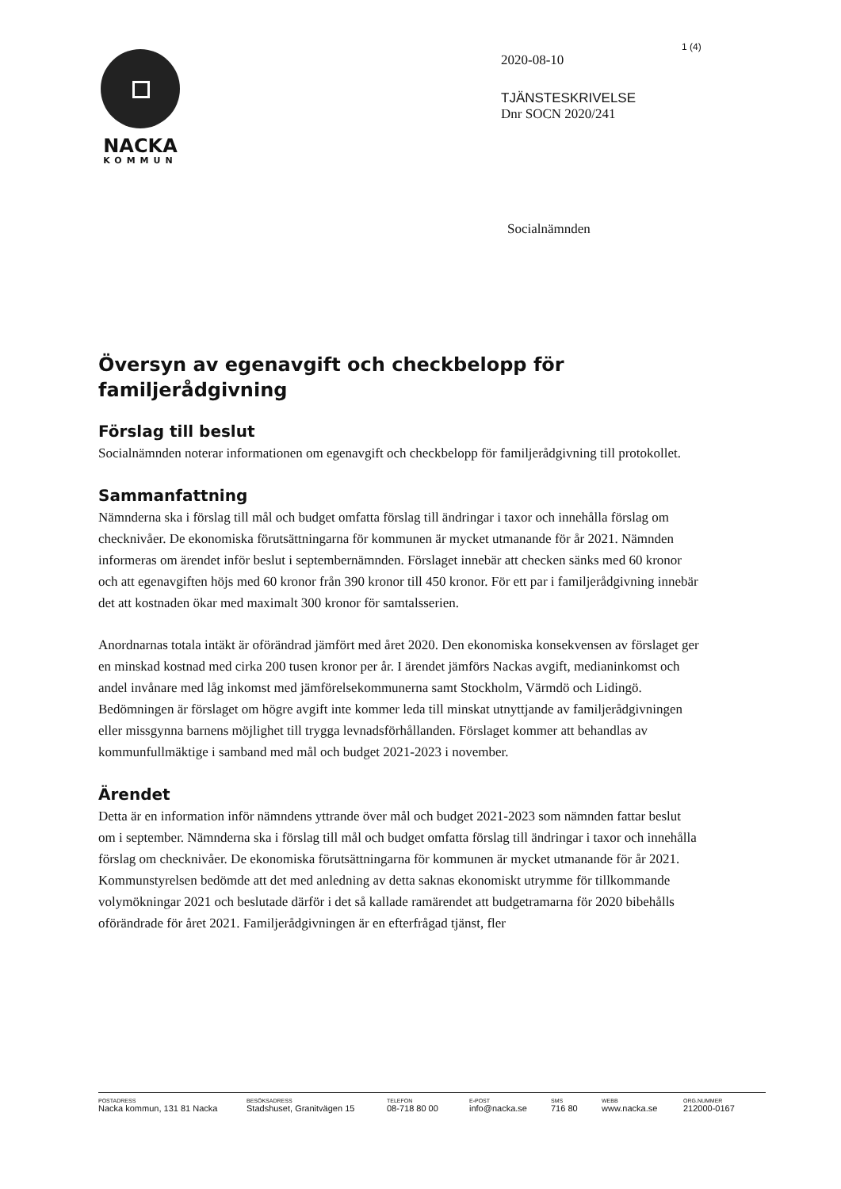1 (4)
NACKA
KOMMUN
2020-08-10
TJÄNSTESKRIVELSE
Dnr SOCN 2020/241
Socialnämnden
Översyn av egenavgift och checkbelopp för familjerådgivning
Förslag till beslut
Socialnämnden noterar informationen om egenavgift och checkbelopp för familjerådgivning till protokollet.
Sammanfattning
Nämnderna ska i förslag till mål och budget omfatta förslag till ändringar i taxor och innehålla förslag om checknivåer. De ekonomiska förutsättningarna för kommunen är mycket utmanande för år 2021. Nämnden informeras om ärendet inför beslut i septembernämnden. Förslaget innebär att checken sänks med 60 kronor och att egenavgiften höjs med 60 kronor från 390 kronor till 450 kronor. För ett par i familjerådgivning innebär det att kostnaden ökar med maximalt 300 kronor för samtalsserien.
Anordnarnas totala intäkt är oförändrad jämfört med året 2020. Den ekonomiska konsekvensen av förslaget ger en minskad kostnad med cirka 200 tusen kronor per år. I ärendet jämförs Nackas avgift, medianinkomst och andel invånare med låg inkomst med jämförelsekommunerna samt Stockholm, Värmdö och Lidingö. Bedömningen är förslaget om högre avgift inte kommer leda till minskat utnyttjande av familjerådgivningen eller missgynna barnens möjlighet till trygga levnadsförhållanden. Förslaget kommer att behandlas av kommunfullmäktige i samband med mål och budget 2021-2023 i november.
Ärendet
Detta är en information inför nämndens yttrande över mål och budget 2021-2023 som nämnden fattar beslut om i september. Nämnderna ska i förslag till mål och budget omfatta förslag till ändringar i taxor och innehålla förslag om checknivåer. De ekonomiska förutsättningarna för kommunen är mycket utmanande för år 2021. Kommunstyrelsen bedömde att det med anledning av detta saknas ekonomiskt utrymme för tillkommande volymökningar 2021 och beslutade därför i det så kallade ramärendet att budgetramarna för 2020 bibehålls oförändrade för året 2021. Familjerådgivningen är en efterfrågad tjänst, fler
POSTADRESS
Nacka kommun, 131 81 Nacka
BESÖKSADRESS
Stadshuset, Granitvägen 15
TELEFON
08-718 80 00
E-POST
info@nacka.se
SMS
716 80
WEBB
www.nacka.se
ORG.NUMMER
212000-0167